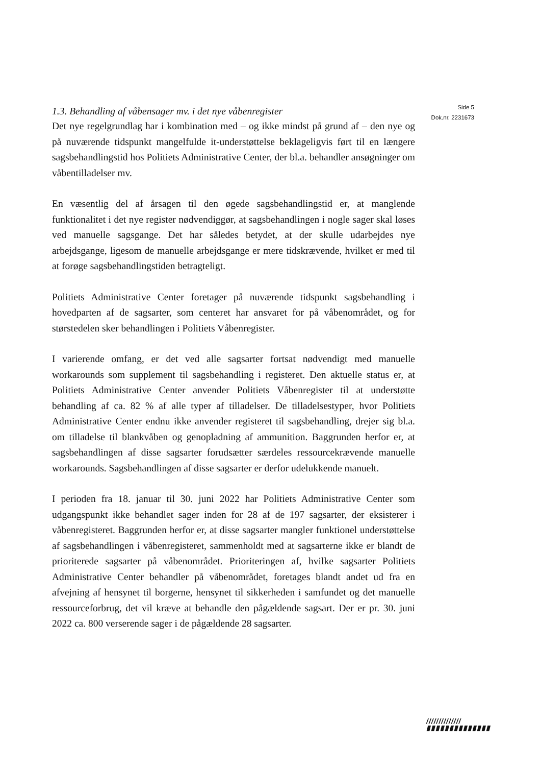1.3. Behandling af våbensager mv. i det nye våbenregister
Det nye regelgrundlag har i kombination med – og ikke mindst på grund af – den nye og på nuværende tidspunkt mangelfulde it-understøttelse beklageligvis ført til en længere sagsbehandlingstid hos Politiets Administrative Center, der bl.a. behandler ansøgninger om våbentilladelser mv.
En væsentlig del af årsagen til den øgede sagsbehandlingstid er, at manglende funktionalitet i det nye register nødvendiggør, at sagsbehandlingen i nogle sager skal løses ved manuelle sagsgange. Det har således betydet, at der skulle udarbejdes nye arbejdsgange, ligesom de manuelle arbejdsgange er mere tidskrævende, hvilket er med til at forøge sagsbehandlingstiden betragteligt.
Politiets Administrative Center foretager på nuværende tidspunkt sagsbehandling i hovedparten af de sagsarter, som centeret har ansvaret for på våbenområdet, og for størstedelen sker behandlingen i Politiets Våbenregister.
I varierende omfang, er det ved alle sagsarter fortsat nødvendigt med manuelle workarounds som supplement til sagsbehandling i registeret. Den aktuelle status er, at Politiets Administrative Center anvender Politiets Våbenregister til at understøtte behandling af ca. 82 % af alle typer af tilladelser. De tilladelsestyper, hvor Politiets Administrative Center endnu ikke anvender registeret til sagsbehandling, drejer sig bl.a. om tilladelse til blankvåben og genopladning af ammunition. Baggrunden herfor er, at sagsbehandlingen af disse sagsarter forudsætter særdeles ressourcekrævende manuelle workarounds. Sagsbehandlingen af disse sagsarter er derfor udelukkende manuelt.
I perioden fra 18. januar til 30. juni 2022 har Politiets Administrative Center som udgangspunkt ikke behandlet sager inden for 28 af de 197 sagsarter, der eksisterer i våbenregisteret. Baggrunden herfor er, at disse sagsarter mangler funktionel understøttelse af sagsbehandlingen i våbenregisteret, sammenholdt med at sagsarterne ikke er blandt de prioriterede sagsarter på våbenområdet. Prioriteringen af, hvilke sagsarter Politiets Administrative Center behandler på våbenområdet, foretages blandt andet ud fra en afvejning af hensynet til borgerne, hensynet til sikkerheden i samfundet og det manuelle ressourceforbrug, det vil kræve at behandle den pågældende sagsart. Der er pr. 30. juni 2022 ca. 800 verserende sager i de pågældende 28 sagsarter.
Side 5
Dok.nr. 2231673
//////////////
▮▮▮▮▮▮▮▮▮▮▮▮▮▮